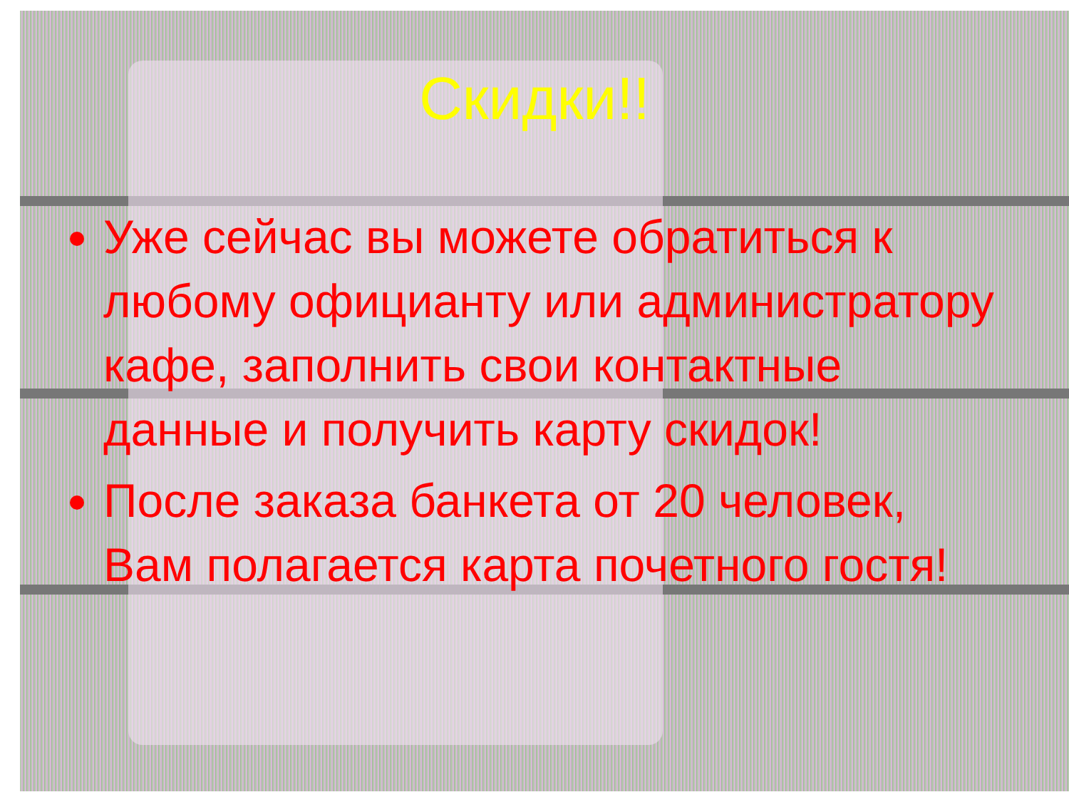Скидки!!
Уже сейчас вы можете обратиться к любому официанту или администратору кафе, заполнить свои контактные данные и получить карту скидок!
После заказа банкета от 20 человек, Вам полагается карта почетного гостя!